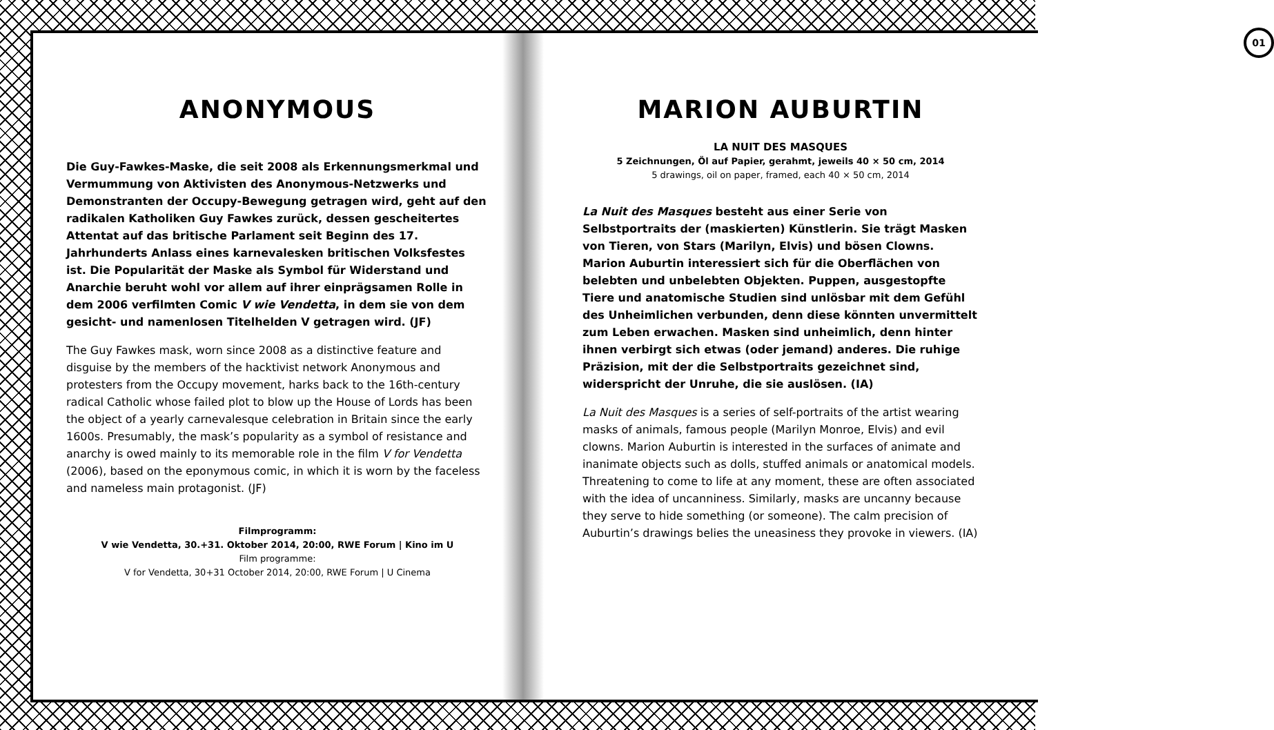ANONYMOUS
Die Guy-Fawkes-Maske, die seit 2008 als Erkennungsmerkmal und Vermummung von Aktivisten des Anonymous-Netzwerks und Demonstranten der Occupy-Bewegung getragen wird, geht auf den radikalen Katholiken Guy Fawkes zurück, dessen gescheitertes Attentat auf das britische Parlament seit Beginn des 17. Jahrhunderts Anlass eines karnevalesken britischen Volksfestes ist. Die Popularität der Maske als Symbol für Widerstand und Anarchie beruht wohl vor allem auf ihrer einprägsamen Rolle in dem 2006 verfilmten Comic V wie Vendetta, in dem sie von dem gesicht- und namenlosen Titelhelden V getragen wird. (JF)
The Guy Fawkes mask, worn since 2008 as a distinctive feature and disguise by the members of the hacktivist network Anonymous and protesters from the Occupy movement, harks back to the 16th-century radical Catholic whose failed plot to blow up the House of Lords has been the object of a yearly carnevalesque celebration in Britain since the early 1600s. Presumably, the mask’s popularity as a symbol of resistance and anarchy is owed mainly to its memorable role in the film V for Vendetta (2006), based on the eponymous comic, in which it is worn by the faceless and nameless main protagonist. (JF)
Filmprogramm:
V wie Vendetta, 30.+31. Oktober 2014, 20:00, RWE Forum | Kino im U
Film programme:
V for Vendetta, 30+31 October 2014, 20:00, RWE Forum | U Cinema
01
MARION AUBURTIN
LA NUIT DES MASQUES
5 Zeichnungen, Öl auf Papier, gerahmt, jeweils 40 × 50 cm, 2014
5 drawings, oil on paper, framed, each 40 × 50 cm, 2014
La Nuit des Masques besteht aus einer Serie von Selbstportraits der (maskierten) Künstlerin. Sie trägt Masken von Tieren, von Stars (Marilyn, Elvis) und bösen Clowns. Marion Auburtin interessiert sich für die Oberflächen von belebten und unbelebten Objekten. Puppen, ausgestopfte Tiere und anatomische Studien sind unlösbar mit dem Gefühl des Unheimlichen verbunden, denn diese könnten unvermittelt zum Leben erwachen. Masken sind unheimlich, denn hinter ihnen verbirgt sich etwas (oder jemand) anderes. Die ruhige Präzision, mit der die Selbstportraits gezeichnet sind, widerspricht der Unruhe, die sie auslösen. (IA)
La Nuit des Masques is a series of self-portraits of the artist wearing masks of animals, famous people (Marilyn Monroe, Elvis) and evil clowns. Marion Auburtin is interested in the surfaces of animate and inanimate objects such as dolls, stuffed animals or anatomical models. Threatening to come to life at any moment, these are often associated with the idea of uncanniness. Similarly, masks are uncanny because they serve to hide something (or someone). The calm precision of Auburtin’s drawings belies the uneasiness they provoke in viewers. (IA)